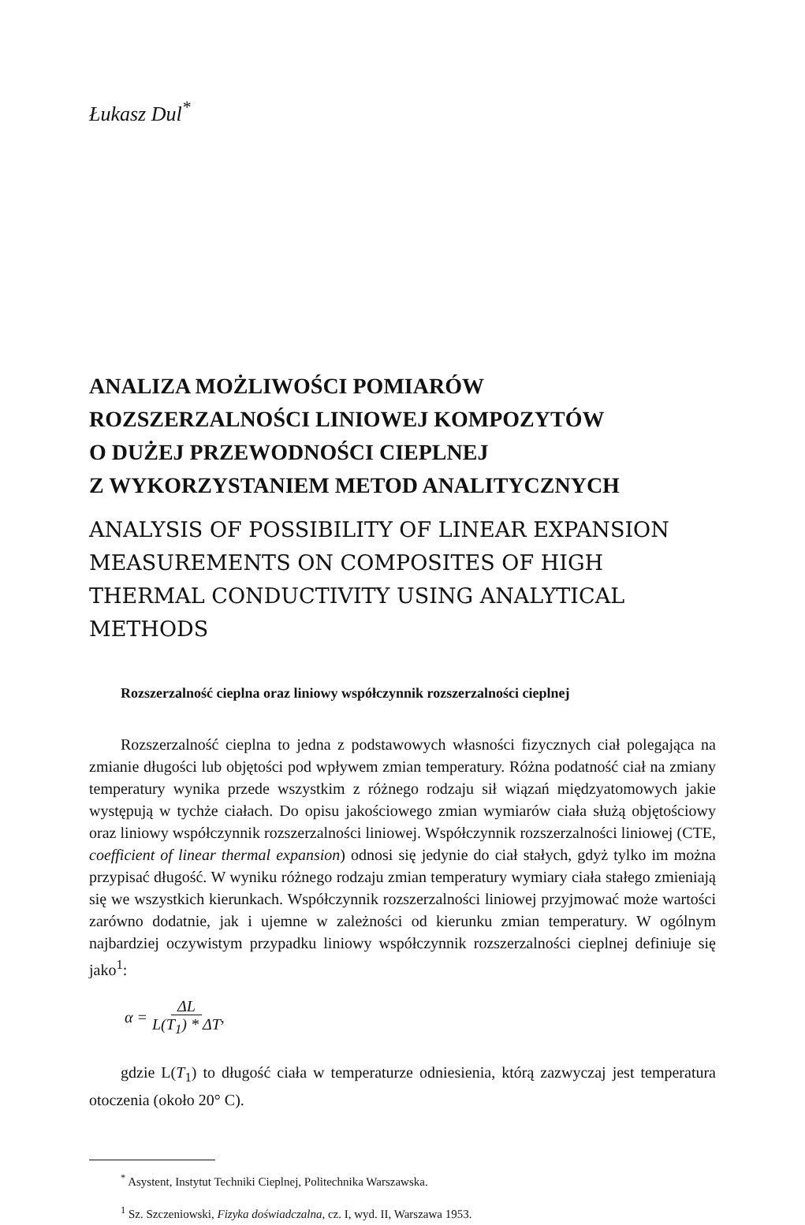Łukasz Dul<sup>*</sup>
ANALIZA MOŻLIWOŚCI POMIARÓW
ROZSZERZALNOŚCI LINIOWEJ KOMPOZYTÓW
O DUŻEJ PRZEWODNOŚCI CIEPLNEJ
Z WYKORZYSTANIEM METOD ANALITYCZNYCH
ANALYSIS OF POSSIBILITY OF LINEAR EXPANSION MEASUREMENTS ON COMPOSITES OF HIGH THERMAL CONDUCTIVITY USING ANALYTICAL METHODS
Rozszerzalność cieplna oraz liniowy współczynnik rozszerzalności cieplnej
Rozszerzalność cieplna to jedna z podstawowych własności fizycznych ciał polegająca na zmianie długości lub objętości pod wpływem zmian temperatury. Różna podatność ciał na zmiany temperatury wynika przede wszystkim z różnego rodzaju sił wiązań międzyatomowych jakie występują w tychże ciałach. Do opisu jakościowego zmian wymiarów ciała służą objętościowy oraz liniowy współczynnik rozszerzalności liniowej. Współczynnik rozszerzalności liniowej (CTE, coefficient of linear thermal expansion) odnosi się jedynie do ciał stałych, gdyż tylko im można przypisać długość. W wyniku różnego rodzaju zmian temperatury wymiary ciała stałego zmieniają się we wszystkich kierunkach. Współczynnik rozszerzalności liniowej przyjmować może wartości zarówno dodatnie, jak i ujemne w zależności od kierunku zmian temperatury. W ogólnym najbardziej oczywistym przypadku liniowy współczynnik rozszerzalności cieplnej definiuje się jako<sup>1</sup>:
α = ΔL
L(T<sub>1</sub>) * ΔT ,
gdzie L(T<sub>1</sub>) to długość ciała w temperaturze odniesienia, którą zazwyczaj jest temperatura otoczenia (około 20° C).
<sup>*</sup> Asystent, Instytut Techniki Cieplnej, Politechnika Warszawska.
<sup>1</sup> Sz. Szczeniowski, Fizyka doświadczalna, cz. I, wyd. II, Warszawa 1953.